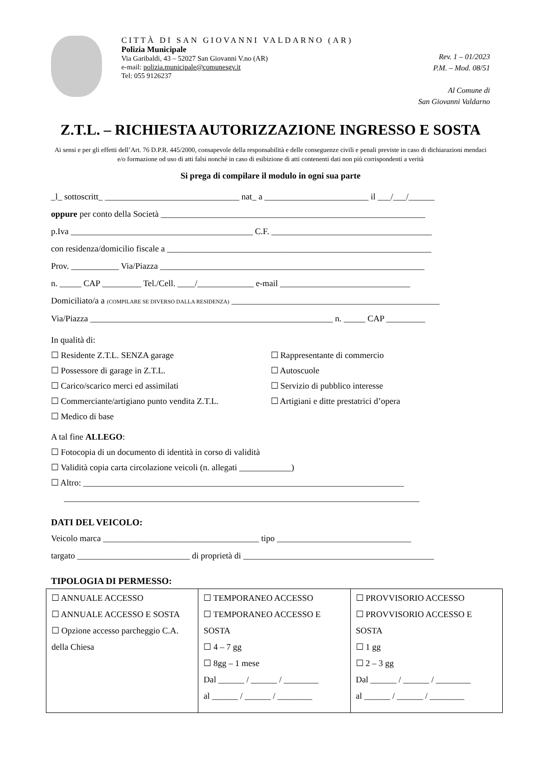CITTÀ DI SAN GIOVANNI VALDARNO (AR)
Polizia Municipale
Via Garibaldi, 43 – 52027 San Giovanni V.no (AR)
e-mail: polizia.municipale@comunesgv.it
Tel: 055 9126237
Rev. 1 – 01/2023
P.M. – Mod. 08/51
Al Comune di
San Giovanni Valdarno
Z.T.L. – RICHIESTA AUTORIZZAZIONE INGRESSO E SOSTA
Ai sensi e per gli effetti dell’Art. 76 D.P.R. 445/2000, consapevole della responsabilità e delle conseguenze civili e penali previste in caso di dichiarazioni mendaci e/o formazione od uso di atti falsi nonché in caso di esibizione di atti contenenti dati non più corrispondenti a verità
Si prega di compilare il modulo in ogni sua parte
_l_ sottoscritt_ _______________________________ nat_ a ________________________ il ___/___/______
oppure per conto della Società _____________________________________________________________
p.Iva __________________________________________ C.F. _____________________________________
con residenza/domicilio fiscale a _____________________________________________________________
Prov. ___________ Via/Piazza _____________________________________________________________
n. _____ CAP _________ Tel./Cell. ____/_____________ e-mail ______________________________
Domiciliato/a a (COMPILARE SE DIVERSO DALLA RESIDENZA) ________________________________________________
Via/Piazza ________________________________________________________ n. _____ CAP _________
In qualità di:
☐ Residente Z.T.L. SENZA garage
☐ Possessore di garage in Z.T.L.
☐ Carico/scarico merci ed assimilati
☐ Commerciante/artigiano punto vendita Z.T.L.
☐ Medico di base
☐ Rappresentante di commercio
☐ Autoscuole
☐ Servizio di pubblico interesse
☐ Artigiani e ditte prestatrici d’opera
A tal fine ALLEGO:
☐ Fotocopia di un documento di identità in corso di validità
☐ Validità copia carta circolazione veicoli (n. allegati ____________)
☐ Altro: __________________________________________________________________________
__________________________________________________________________________________
DATI DEL VEICOLO:
Veicolo marca ____________________________________ tipo _______________________________
targato __________________________ di proprietà di ____________________________________________
TIPOLOGIA DI PERMESSO:
| ☐ ANNUALE ACCESSO ☐ ANNUALE ACCESSO E SOSTA ☐ Opzione accesso parcheggio C.A. della Chiesa | ☐ TEMPORANEO ACCESSO ☐ TEMPORANEO ACCESSO E SOSTA ☐ 4 – 7 gg ☐ 8gg – 1 mese Dal ______ / ______ / ________ al ______ / ______ / ________ | ☐ PROVVISORIO ACCESSO ☐ PROVVISORIO ACCESSO E SOSTA ☐ 1 gg ☐ 2 – 3 gg Dal ______ / ______ / ________ al ______ / ______ / ________ |